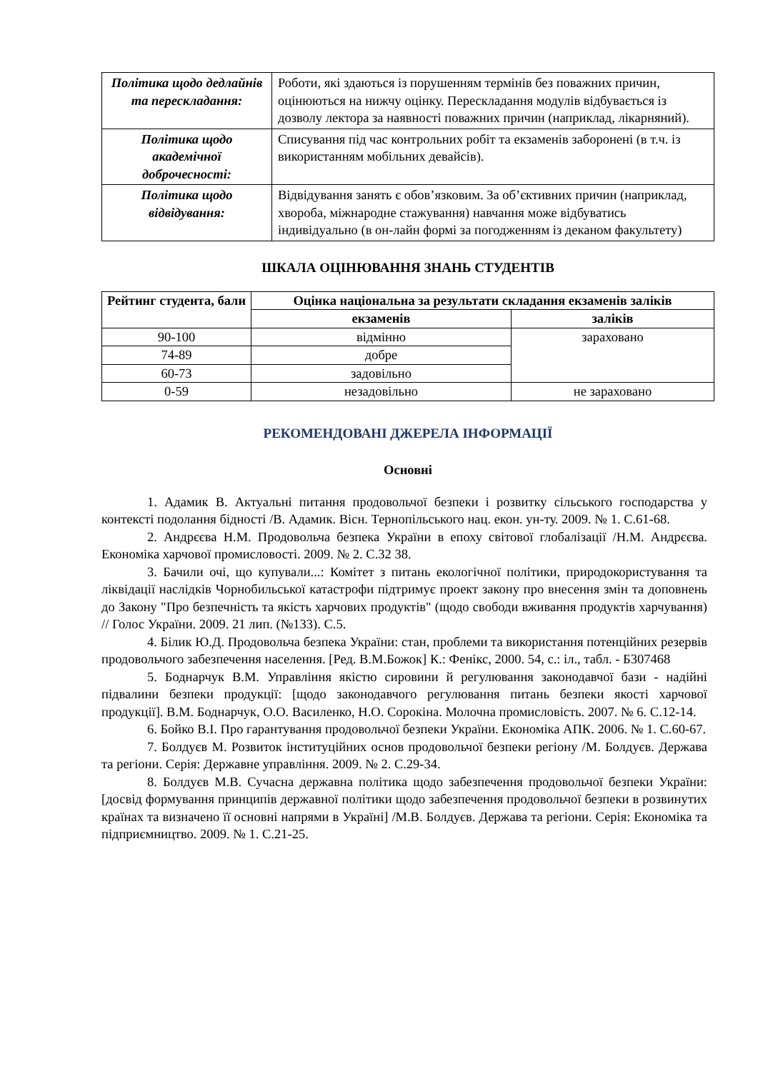| Політика щодо дедлайнів та перескладання: | Роботи, які здаються із порушенням термінів без поважних причин, оцінюються на нижчу оцінку. Перескладання модулів відбувається із дозволу лектора за наявності поважних причин (наприклад, лікарняний). |
| Політика щодо академічної доброчесності: | Списування під час контрольних робіт та екзаменів заборонені (в т.ч. із використанням мобільних девайсів). |
| Політика щодо відвідування: | Відвідування занять є обов’язковим. За об’єктивних причин (наприклад, хвороба, міжнародне стажування) навчання може відбуватись індивідуально (в он-лайн формі за погодженням із деканом факультету) |
ШКАЛА ОЦІНЮВАННЯ ЗНАНЬ СТУДЕНТІВ
| Рейтинг студента, бали | Оцінка національна за результати складання екзаменів заліків | |
| --- | --- | --- |
| | екзаменів | заліків |
| 90-100 | відмінно | зараховано |
| 74-89 | добре | |
| 60-73 | задовільно | |
| 0-59 | незадовільно | не зараховано |
РЕКОМЕНДОВАНІ ДЖЕРЕЛА ІНФОРМАЦІЇ
Основні
1. Адамик В. Актуальні питання продовольчої безпеки і розвитку сільського господарства у контексті подолання бідності /В. Адамик. Вісн. Тернопільського нац. екон. ун-ту. 2009. № 1. С.61-68.
2. Андрєєва Н.М. Продовольча безпека України в епоху світової глобалізації /Н.М. Андрєєва. Економіка харчової промисловості. 2009. № 2. С.32 38.
3. Бачили очі, що купували...: Комітет з питань екологічної політики, природокористування та ліквідації наслідків Чорнобильської катастрофи підтримує проект закону про внесення змін та доповнень до Закону "Про безпечність та якість харчових продуктів" (щодо свободи вживання продуктів харчування) // Голос України. 2009. 21 лип. (№133). С.5.
4. Білик Ю.Д. Продовольча безпека України: стан, проблеми та використання потенційних резервів продовольчого забезпечення населення. [Ред. В.М.Божок] К.: Фенікс, 2000. 54, с.: іл., табл. - Б307468
5. Боднарчук В.М. Управління якістю сировини й регулювання законодавчої бази - надійні підвалини безпеки продукції: [щодо законодавчого регулювання питань безпеки якості харчової продукції]. В.М. Боднарчук, О.О. Василенко, Н.О. Сорокіна. Молочна промисловість. 2007. № 6. С.12-14.
6. Бойко В.І. Про гарантування продовольчої безпеки України. Економіка АПК. 2006. № 1. С.60-67.
7. Болдуєв М. Розвиток інституційних основ продовольчої безпеки регіону /М. Болдуєв. Держава та регіони. Серія: Державне управління. 2009. № 2. С.29-34.
8. Болдуєв М.В. Сучасна державна політика щодо забезпечення продовольчої безпеки України: [досвід формування принципів державної політики щодо забезпечення продовольчої безпеки в розвинутих країнах та визначено її основні напрями в Україні] /М.В. Болдуєв. Держава та регіони. Серія: Економіка та підприємництво. 2009. № 1. С.21-25.